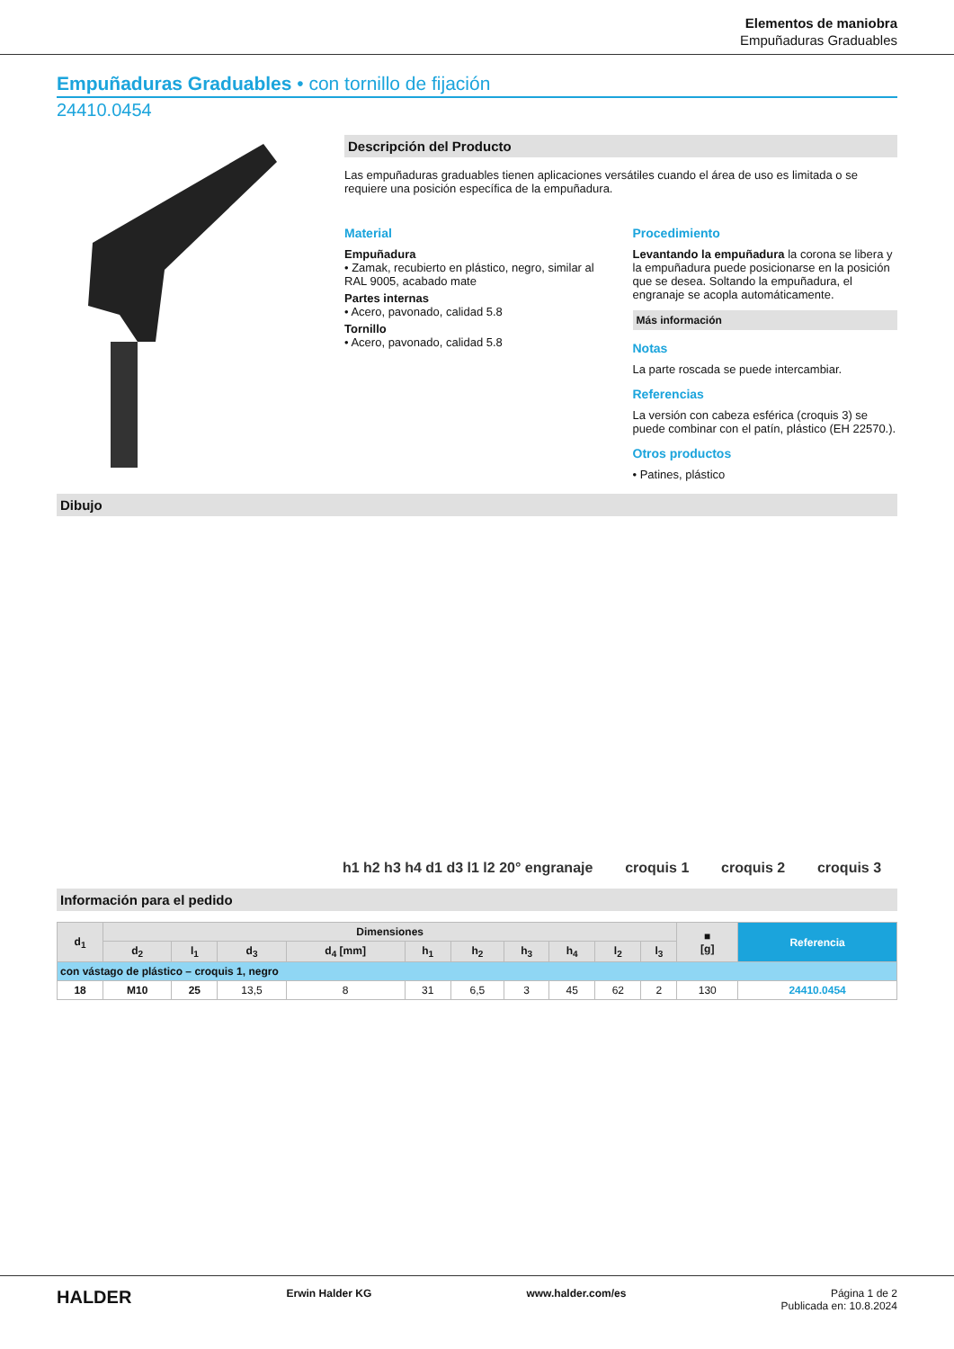Elementos de maniobra
Empuñaduras Graduables
Empuñaduras Graduables • con tornillo de fijación
24410.0454
Descripción del Producto
Las empuñaduras graduables tienen aplicaciones versátiles cuando el área de uso es limitada o se requiere una posición específica de la empuñadura.
Material
Empuñadura
• Zamak, recubierto en plástico, negro, similar al RAL 9005, acabado mate
Partes internas
• Acero, pavonado, calidad 5.8
Tornillo
• Acero, pavonado, calidad 5.8
Procedimiento
Levantando la empuñadura la corona se libera y la empuñadura puede posicionarse en la posición que se desea. Soltando la empuñadura, el engranaje se acopla automáticamente.
Más información
Notas
La parte roscada se puede intercambiar.
Referencias
La versión con cabeza esférica (croquis 3) se puede combinar con el patín, plástico (EH 22570.).
Otros productos
• Patines, plástico
Dibujo
h1 h2 h3 h4 d1 d3 l1 l2 20° engranaje croquis 1 croquis 2 croquis 3
Información para el pedido
| d<sub>1</sub> | Dimensiones | | | | | | | | | | ■ [g] | Referencia |
| --- | --- | --- | --- | --- | --- | --- | --- | --- | --- | --- | --- | --- |
| | d<sub>2</sub> | l<sub>1</sub> | d<sub>3</sub> | d<sub>4</sub> [mm] | h<sub>1</sub> | h<sub>2</sub> | h<sub>3</sub> | h<sub>4</sub> | l<sub>2</sub> | l<sub>3</sub> | | |
| con vástago de plástico – croquis 1, negro | | | | | | | | | | | | |
| 18 | M10 | 25 | 13,5 | 8 | 31 | 6,5 | 3 | 45 | 62 | 2 | 130 | 24410.0454 |
HALDER Erwin Halder KG www.halder.com/es Página 1 de 2
Publicada en: 10.8.2024